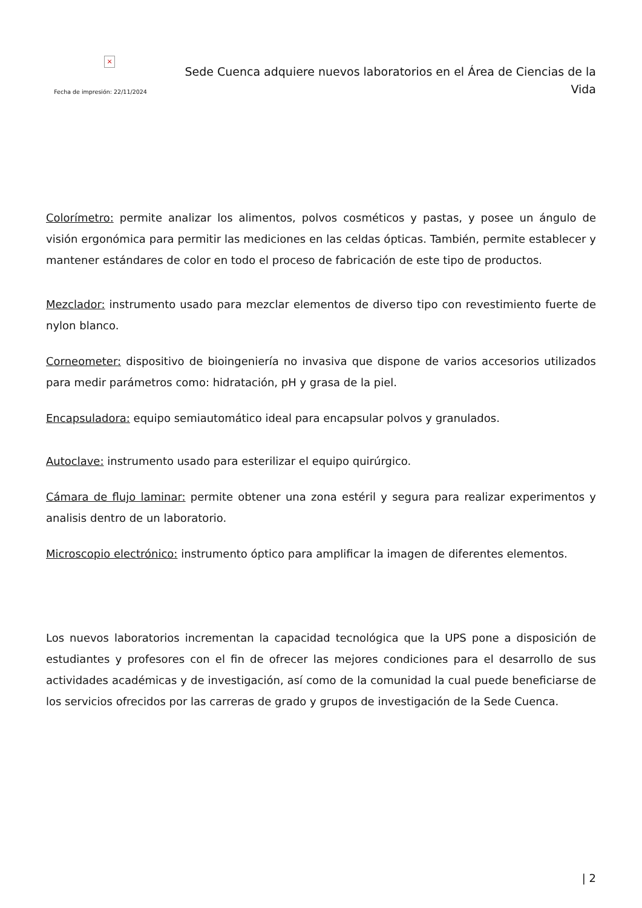×
Fecha de impresión: 22/11/2024
Sede Cuenca adquiere nuevos laboratorios en el Área de Ciencias de la Vida
Colorímetro: permite analizar los alimentos, polvos cosméticos y pastas, y posee un ángulo de visión ergonómica para permitir las mediciones en las celdas ópticas. También, permite establecer y mantener estándares de color en todo el proceso de fabricación de este tipo de productos.
Mezclador: instrumento usado para mezclar elementos de diverso tipo con revestimiento fuerte de nylon blanco.
Corneometer: dispositivo de bioingeniería no invasiva que dispone de varios accesorios utilizados para medir parámetros como: hidratación, pH y grasa de la piel.
Encapsuladora: equipo semiautomático ideal para encapsular polvos y granulados.
Autoclave: instrumento usado para esterilizar el equipo quirúrgico.
Cámara de flujo laminar: permite obtener una zona estéril y segura para realizar experimentos y analisis dentro de un laboratorio.
Microscopio electrónico: instrumento óptico para amplificar la imagen de diferentes elementos.
Los nuevos laboratorios incrementan la capacidad tecnológica que la UPS pone a disposición de estudiantes y profesores con el fin de ofrecer las mejores condiciones para el desarrollo de sus actividades académicas y de investigación, así como de la comunidad la cual puede beneficiarse de los servicios ofrecidos por las carreras de grado y grupos de investigación de la Sede Cuenca.
| 2